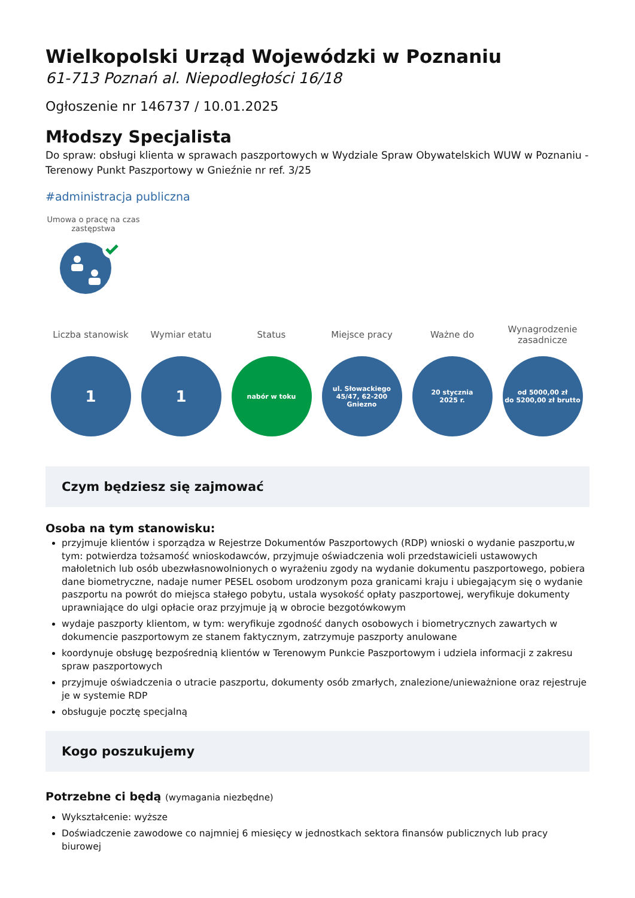Wielkopolski Urząd Wojewódzki w Poznaniu
61-713 Poznań al. Niepodległości 16/18
Ogłoszenie nr 146737 / 10.01.2025
Młodszy Specjalista
Do spraw: obsługi klienta w sprawach paszportowych w Wydziale Spraw Obywatelskich WUW w Poznaniu - Terenowy Punkt Paszportowy w Gnieźnie nr ref. 3/25
#administracja publiczna
Umowa o pracę na czas zastępstwa
Liczba stanowisk
1
Wymiar etatu
1
Status
nabór w toku
Miejsce pracy
ul. Słowackiego
45/47, 62-200
Gniezno
Ważne do
20 stycznia
2025 r.
Wynagrodzenie zasadnicze
od 5000,00 zł
do 5200,00 zł brutto
Czym będziesz się zajmować
Osoba na tym stanowisku:
przyjmuje klientów i sporządza w Rejestrze Dokumentów Paszportowych (RDP) wnioski o wydanie paszportu,w tym: potwierdza tożsamość wnioskodawców, przyjmuje oświadczenia woli przedstawicieli ustawowych małoletnich lub osób ubezwłasnowolnionych o wyrażeniu zgody na wydanie dokumentu paszportowego, pobiera dane biometryczne, nadaje numer PESEL osobom urodzonym poza granicami kraju i ubiegającym się o wydanie paszportu na powrót do miejsca stałego pobytu, ustala wysokość opłaty paszportowej, weryfikuje dokumenty uprawniające do ulgi opłacie oraz przyjmuje ją w obrocie bezgotówkowym
wydaje paszporty klientom, w tym: weryfikuje zgodność danych osobowych i biometrycznych zawartych w dokumencie paszportowym ze stanem faktycznym, zatrzymuje paszporty anulowane
koordynuje obsługę bezpośrednią klientów w Terenowym Punkcie Paszportowym i udziela informacji z zakresu spraw paszportowych
przyjmuje oświadczenia o utracie paszportu, dokumenty osób zmarłych, znalezione/unieważnione oraz rejestruje je w systemie RDP
obsługuje pocztę specjalną
Kogo poszukujemy
Potrzebne ci będą (wymagania niezbędne)
Wykształcenie: wyższe
Doświadczenie zawodowe co najmniej 6 miesięcy w jednostkach sektora finansów publicznych lub pracy biurowej